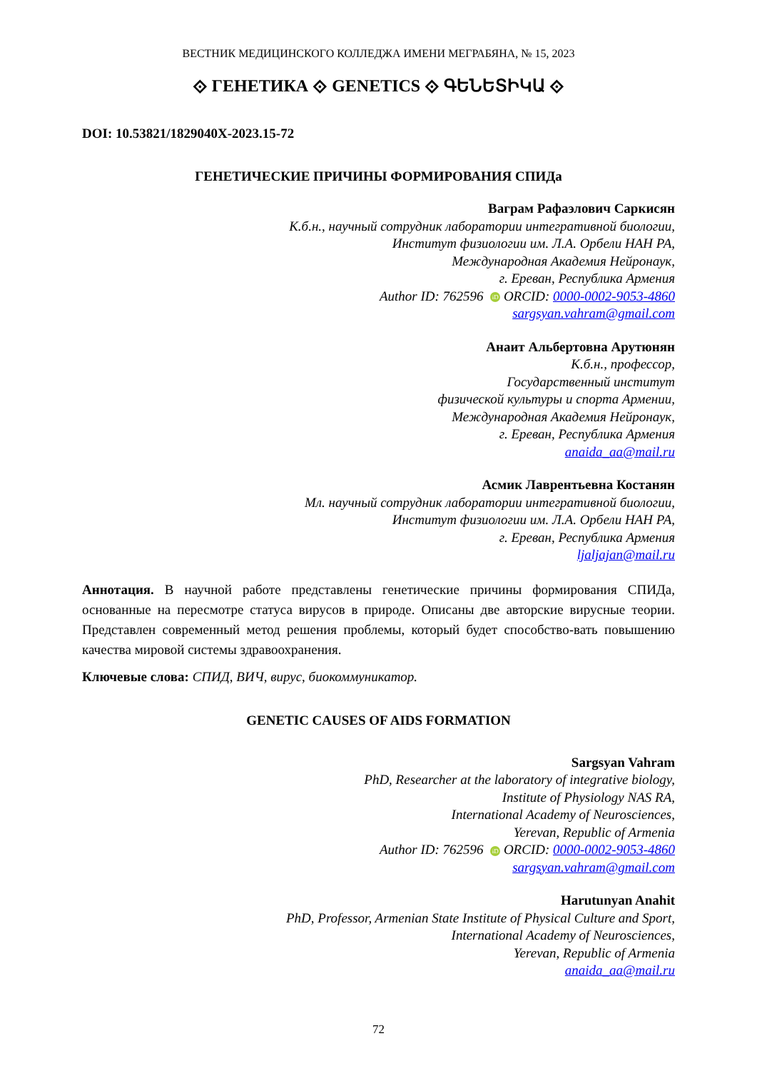ВЕСТНИК МЕДИЦИНСКОГО КОЛЛЕДЖА ИМЕНИ МЕГРАБЯНА, № 15, 2023
⟐ ГЕНЕТИКА ⟐ GENETICS ⟐ ԳԵՆԵՏԻԿԱ ⟐
DOI: 10.53821/1829040X-2023.15-72
ГЕНЕТИЧЕСКИЕ ПРИЧИНЫ ФОРМИРОВАНИЯ СПИДа
Ваграм Рафаэлович Саркисян
К.б.н., научный сотрудник лаборатории интегративной биологии,
Институт физиологии им. Л.А. Орбели НАН РА,
Международная Академия Нейронаук,
г. Ереван, Республика Армения
Author ID: 762596 iD ORCID: 0000-0002-9053-4860
sargsyan.vahram@gmail.com
Анаит Альбертовна Арутюнян
К.б.н., профессор,
Государственный институт
физической культуры и спорта Армении,
Международная Академия Нейронаук,
г. Ереван, Республика Армения
anaida_aa@mail.ru
Асмик Лаврентьевна Костанян
Мл. научный сотрудник лаборатории интегративной биологии,
Институт физиологии им. Л.А. Орбели НАН РА,
г. Ереван, Республика Армения
ljaljajan@mail.ru
Аннотация. В научной работе представлены генетические причины формирования СПИДа, основанные на пересмотре статуса вирусов в природе. Описаны две авторские вирусные теории. Представлен современный метод решения проблемы, который будет способство-вать повышению качества мировой системы здравоохранения.
Ключевые слова: СПИД, ВИЧ, вирус, биокоммуникатор.
GENETIC CAUSES OF AIDS FORMATION
Sargsyan Vahram
PhD, Researcher at the laboratory of integrative biology,
Institute of Physiology NAS RA,
International Academy of Neurosciences,
Yerevan, Republic of Armenia
Author ID: 762596 iD ORCID: 0000-0002-9053-4860
sargsyan.vahram@gmail.com
Harutunyan Anahit
PhD, Professor, Armenian State Institute of Physical Culture and Sport,
International Academy of Neurosciences,
Yerevan, Republic of Armenia
anaida_aa@mail.ru
72